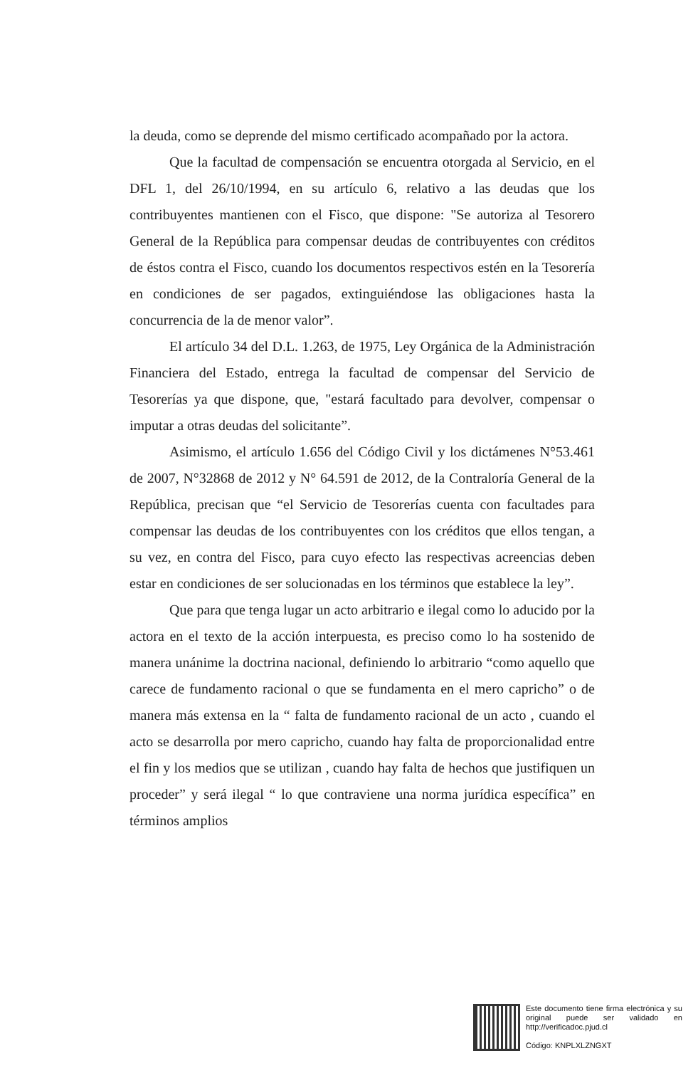la deuda, como se deprende del mismo certificado acompañado por la actora.
Que la facultad de compensación se encuentra otorgada al Servicio, en el DFL 1, del 26/10/1994, en su artículo 6, relativo a las deudas que los contribuyentes mantienen con el Fisco, que dispone: "Se autoriza al Tesorero General de la República para compensar deudas de contribuyentes con créditos de éstos contra el Fisco, cuando los documentos respectivos estén en la Tesorería en condiciones de ser pagados, extinguiéndose las obligaciones hasta la concurrencia de la de menor valor”.
El artículo 34 del D.L. 1.263, de 1975, Ley Orgánica de la Administración Financiera del Estado, entrega la facultad de compensar del Servicio de Tesorerías ya que dispone, que, "estará facultado para devolver, compensar o imputar a otras deudas del solicitante”.
Asimismo, el artículo 1.656 del Código Civil y los dictámenes N°53.461 de 2007, N°32868 de 2012 y N° 64.591 de 2012, de la Contraloría General de la República, precisan que “el Servicio de Tesorerías cuenta con facultades para compensar las deudas de los contribuyentes con los créditos que ellos tengan, a su vez, en contra del Fisco, para cuyo efecto las respectivas acreencias deben estar en condiciones de ser solucionadas en los términos que establece la ley”.
Que para que tenga lugar un acto arbitrario e ilegal como lo aducido por la actora en el texto de la acción interpuesta, es preciso como lo ha sostenido de manera unánime la doctrina nacional, definiendo lo arbitrario “como aquello que carece de fundamento racional o que se fundamenta en el mero capricho” o de manera más extensa en la “ falta de fundamento racional de un acto , cuando el acto se desarrolla por mero capricho, cuando hay falta de proporcionalidad entre el fin y los medios que se utilizan , cuando hay falta de hechos que justifiquen un proceder” y será ilegal “ lo que contraviene una norma jurídica específica” en términos amplios
Este documento tiene firma electrónica y su original puede ser validado en http://verificadoc.pjud.cl
Código: KNPLXLZNGXT